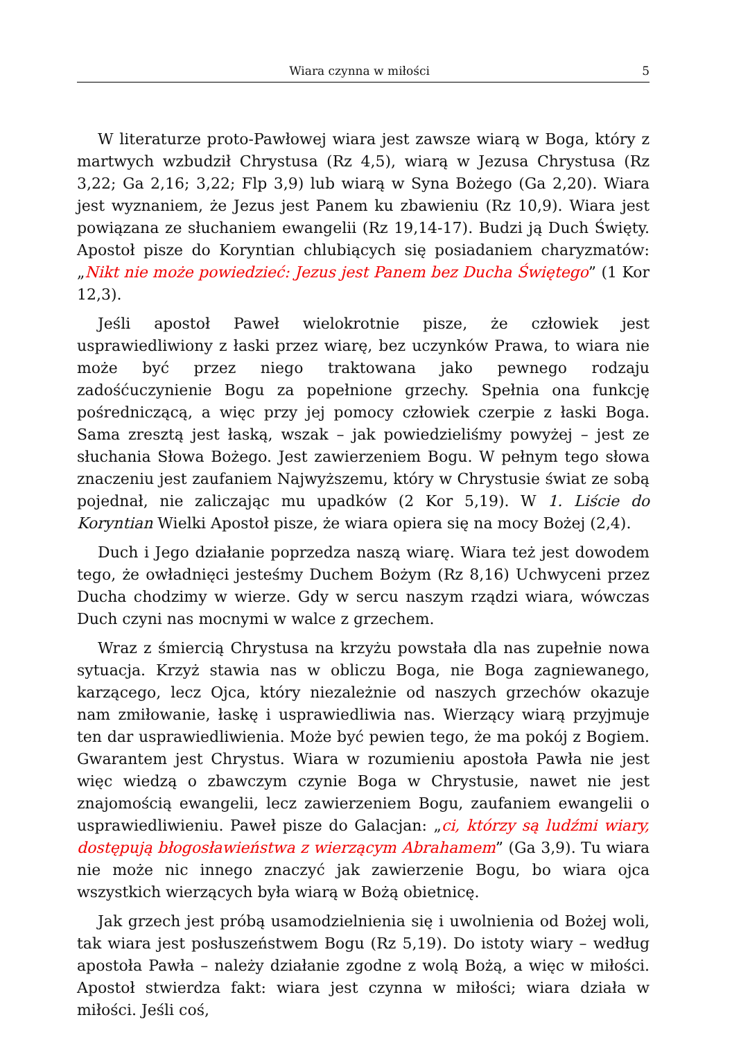Wiara czynna w miłości 5
W literaturze proto-Pawłowej wiara jest zawsze wiarą w Boga, który z martwych wzbudził Chrystusa (Rz 4,5), wiarą w Jezusa Chrystusa (Rz 3,22; Ga 2,16; 3,22; Flp 3,9) lub wiarą w Syna Bożego (Ga 2,20). Wiara jest wyznaniem, że Jezus jest Panem ku zbawieniu (Rz 10,9). Wiara jest powiązana ze słuchaniem ewangelii (Rz 19,14-17). Budzi ją Duch Święty. Apostoł pisze do Koryntian chlubiących się posiadaniem charyzmatów: „Nikt nie może powiedzieć: Jezus jest Panem bez Ducha Świętego” (1 Kor 12,3).
Jeśli apostoł Paweł wielokrotnie pisze, że człowiek jest usprawiedliwiony z łaski przez wiarę, bez uczynków Prawa, to wiara nie może być przez niego traktowana jako pewnego rodzaju zadośćuczynienie Bogu za popełnione grzechy. Spełnia ona funkcję pośredniczącą, a więc przy jej pomocy człowiek czerpie z łaski Boga. Sama zresztą jest łaską, wszak – jak powiedzieliśmy powyżej – jest ze słuchania Słowa Bożego. Jest zawierzeniem Bogu. W pełnym tego słowa znaczeniu jest zaufaniem Najwyższemu, który w Chrystusie świat ze sobą pojednał, nie zaliczając mu upadków (2 Kor 5,19). W 1. Liście do Koryntian Wielki Apostoł pisze, że wiara opiera się na mocy Bożej (2,4).
Duch i Jego działanie poprzedza naszą wiarę. Wiara też jest dowodem tego, że owładnięci jesteśmy Duchem Bożym (Rz 8,16) Uchwyceni przez Ducha chodzimy w wierze. Gdy w sercu naszym rządzi wiara, wówczas Duch czyni nas mocnymi w walce z grzechem.
Wraz z śmiercią Chrystusa na krzyżu powstała dla nas zupełnie nowa sytuacja. Krzyż stawia nas w obliczu Boga, nie Boga zagniewanego, karzącego, lecz Ojca, który niezależnie od naszych grzechów okazuje nam zmiłowanie, łaskę i usprawiedliwia nas. Wierzący wiarą przyjmuje ten dar usprawiedliwienia. Może być pewien tego, że ma pokój z Bogiem. Gwarantem jest Chrystus. Wiara w rozumieniu apostoła Pawła nie jest więc wiedzą o zbawczym czynie Boga w Chrystusie, nawet nie jest znajomością ewangelii, lecz zawierzeniem Bogu, zaufaniem ewangelii o usprawiedliwieniu. Paweł pisze do Galacjan: „ci, którzy są ludźmi wiary, dostępują błogosławieństwa z wierzącym Abrahamem” (Ga 3,9). Tu wiara nie może nic innego znaczyć jak zawierzenie Bogu, bo wiara ojca wszystkich wierzących była wiarą w Bożą obietnicę.
Jak grzech jest próbą usamodzielnienia się i uwolnienia od Bożej woli, tak wiara jest posłuszeństwem Bogu (Rz 5,19). Do istoty wiary – według apostoła Pawła – należy działanie zgodne z wolą Bożą, a więc w miłości. Apostoł stwierdza fakt: wiara jest czynna w miłości; wiara działa w miłości. Jeśli coś,